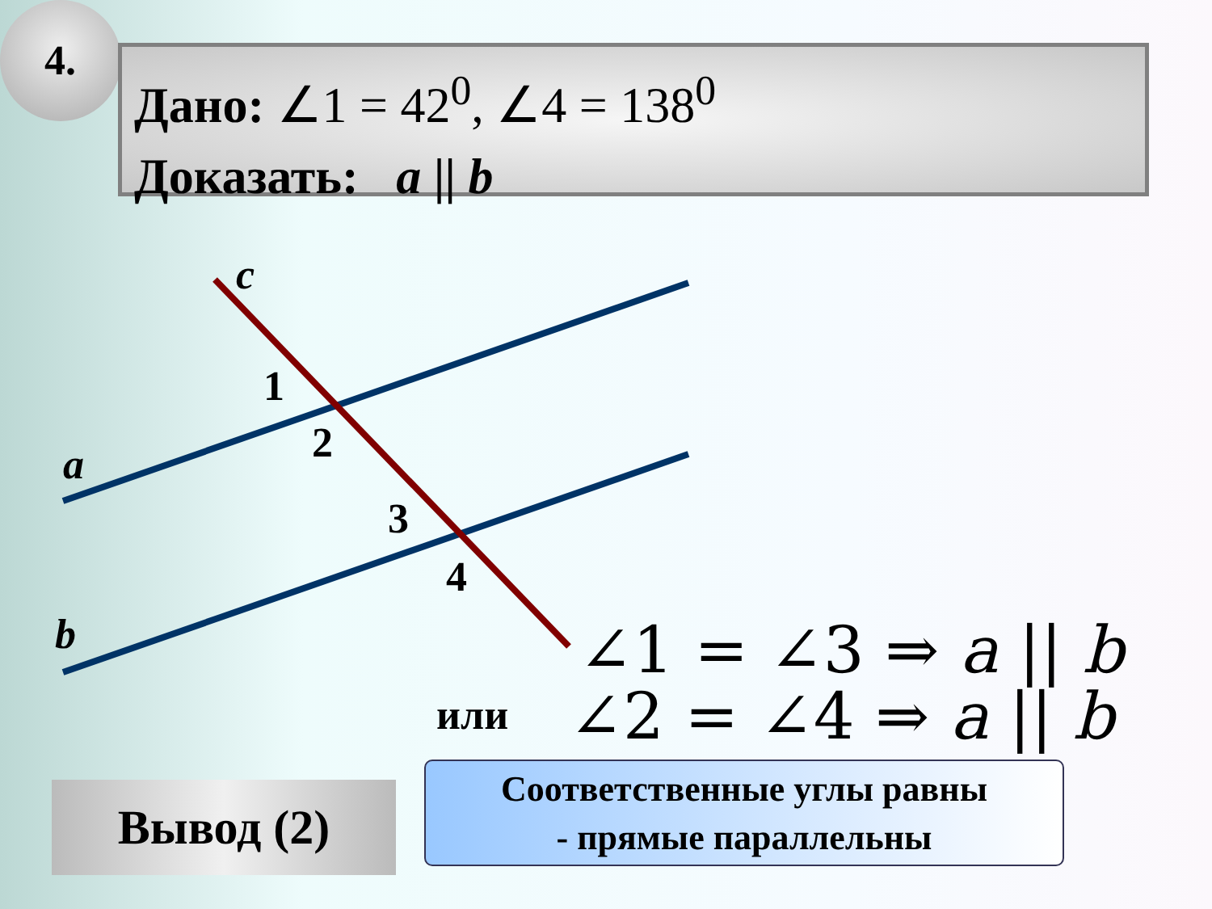4.
Дано: ∠1 = 42<sup>0</sup>, ∠4 = 138<sup>0</sup>
Доказать: a || b
c
1
2
3
4
a
b ∠1 = ∠3 ⇒ a || b
или ∠2 = ∠4 ⇒ a || b
Вывод (2)
Соответственные углы равны
- прямые параллельны